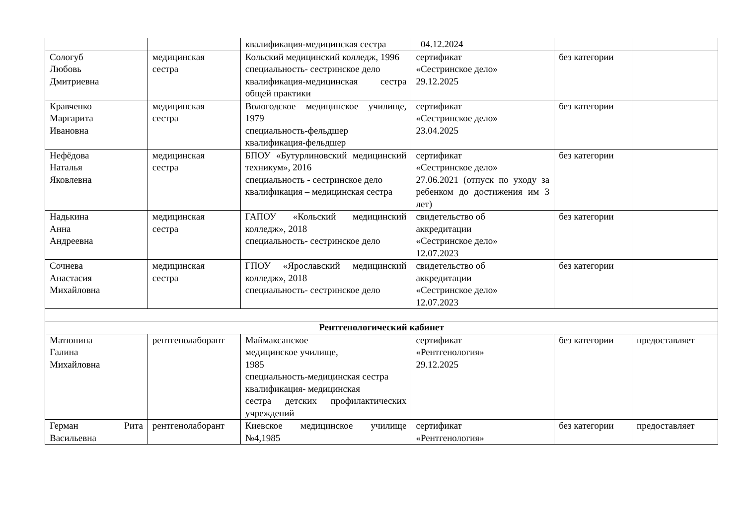| | | квалификация-медицинская сестра | 04.12.2024 | | |
| Сологуб Любовь Дмитриевна | медицинская сестра | Кольский медицинский колледж, 1996 специальность- сестринское дело квалификация-медицинская сестра общей практики | сертификат «Сестринское дело» 29.12.2025 | без категории | |
| Кравченко Маргарита Ивановна | медицинская сестра | Вологодское медицинское училище, 1979 специальность-фельдшер квалификация-фельдшер | сертификат «Сестринское дело» 23.04.2025 | без категории | |
| Нефёдова Наталья Яковлевна | медицинская сестра | БПОУ «Бутурлиновский медицинский техникум», 2016 специальность - сестринское дело квалификация – медицинская сестра | сертификат «Сестринское дело» 27.06.2021 (отпуск по уходу за ребенком до достижения им 3 лет) | без категории | |
| Надькина Анна Андреевна | медицинская сестра | ГАПОУ «Кольский медицинский колледж», 2018 специальность- сестринское дело | свидетельство об аккредитации «Сестринское дело» 12.07.2023 | без категории | |
| Сочнева Анастасия Михайловна | медицинская сестра | ГПОУ «Ярославский медицинский колледж», 2018 специальность- сестринское дело | свидетельство об аккредитации «Сестринское дело» 12.07.2023 | без категории | |
| Рентгенологический кабинет | | | | | |
| Матюнина Галина Михайловна | рентгенолаборант | Маймаксанское медицинское училище, 1985 специальность-медицинская сестра квалификация- медицинская сестра детских профилактических учреждений | сертификат «Рентгенология» 29.12.2025 | без категории | предоставляет |
| Герман Рита Васильевна | рентгенолаборант | Киевское медицинское училище №4,1985 | сертификат «Рентгенология» | без категории | предоставляет |